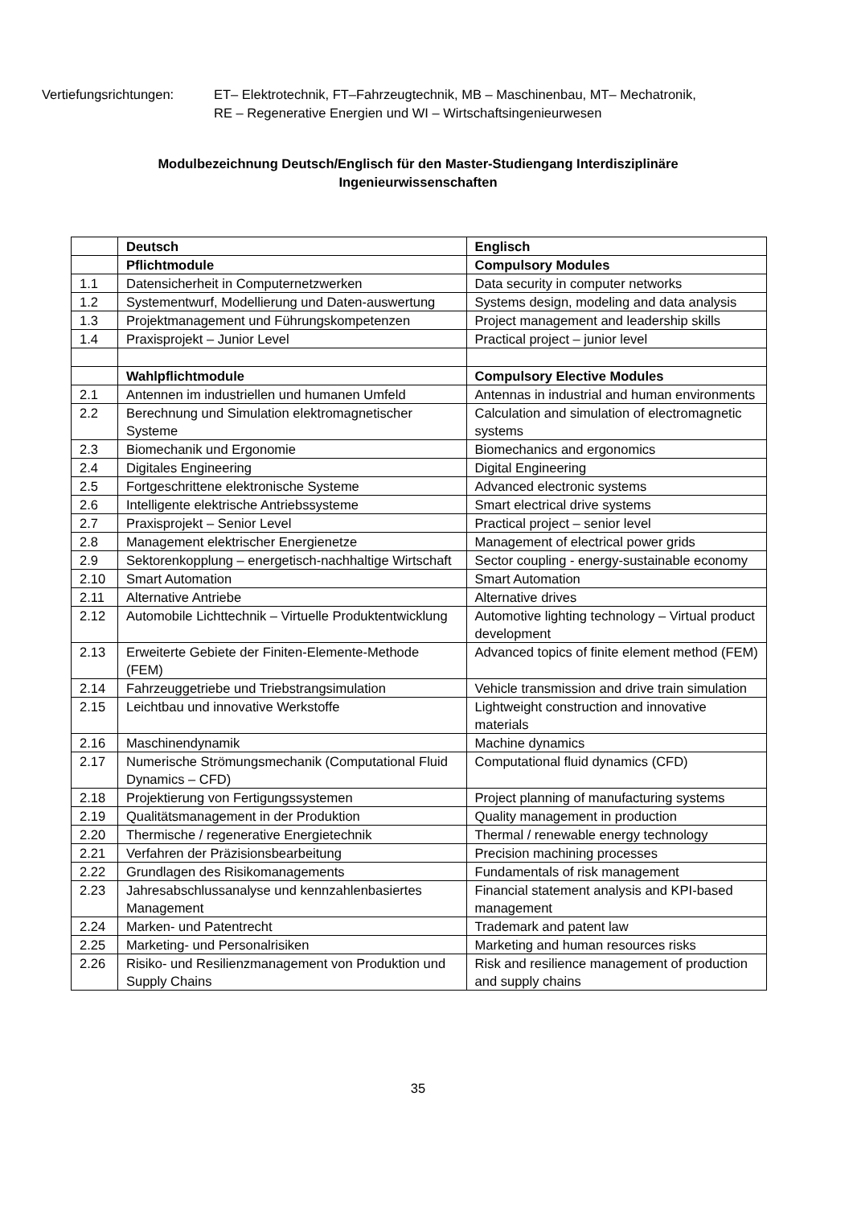Vertiefungsrichtungen:
ET– Elektrotechnik, FT–Fahrzeugtechnik, MB – Maschinenbau, MT– Mechatronik,
RE – Regenerative Energien und WI – Wirtschaftsingenieurwesen
Modulbezeichnung Deutsch/Englisch für den Master-Studiengang Interdisziplinäre
Ingenieurwissenschaften
| | Deutsch | Englisch |
| | Pflichtmodule | Compulsory Modules |
| 1.1 | Datensicherheit in Computernetzwerken | Data security in computer networks |
| 1.2 | Systementwurf, Modellierung und Daten-auswertung | Systems design, modeling and data analysis |
| 1.3 | Projektmanagement und Führungskompetenzen | Project management and leadership skills |
| 1.4 | Praxisprojekt – Junior Level | Practical project – junior level |
| | Wahlpflichtmodule | Compulsory Elective Modules |
| 2.1 | Antennen im industriellen und humanen Umfeld | Antennas in industrial and human environments |
| 2.2 | Berechnung und Simulation elektromagnetischer Systeme | Calculation and simulation of electromagnetic systems |
| 2.3 | Biomechanik und Ergonomie | Biomechanics and ergonomics |
| 2.4 | Digitales Engineering | Digital Engineering |
| 2.5 | Fortgeschrittene elektronische Systeme | Advanced electronic systems |
| 2.6 | Intelligente elektrische Antriebssysteme | Smart electrical drive systems |
| 2.7 | Praxisprojekt – Senior Level | Practical project – senior level |
| 2.8 | Management elektrischer Energienetze | Management of electrical power grids |
| 2.9 | Sektorenkopplung – energetisch-nachhaltige Wirtschaft | Sector coupling - energy-sustainable economy |
| 2.10 | Smart Automation | Smart Automation |
| 2.11 | Alternative Antriebe | Alternative drives |
| 2.12 | Automobile Lichttechnik – Virtuelle Produktentwicklung | Automotive lighting technology – Virtual product development |
| 2.13 | Erweiterte Gebiete der Finiten-Elemente-Methode (FEM) | Advanced topics of finite element method (FEM) |
| 2.14 | Fahrzeuggetriebe und Triebstrangsimulation | Vehicle transmission and drive train simulation |
| 2.15 | Leichtbau und innovative Werkstoffe | Lightweight construction and innovative materials |
| 2.16 | Maschinendynamik | Machine dynamics |
| 2.17 | Numerische Strömungsmechanik (Computational Fluid Dynamics – CFD) | Computational fluid dynamics (CFD) |
| 2.18 | Projektierung von Fertigungssystemen | Project planning of manufacturing systems |
| 2.19 | Qualitätsmanagement in der Produktion | Quality management in production |
| 2.20 | Thermische / regenerative Energietechnik | Thermal / renewable energy technology |
| 2.21 | Verfahren der Präzisionsbearbeitung | Precision machining processes |
| 2.22 | Grundlagen des Risikomanagements | Fundamentals of risk management |
| 2.23 | Jahresabschlussanalyse und kennzahlenbasiertes Management | Financial statement analysis and KPI-based management |
| 2.24 | Marken- und Patentrecht | Trademark and patent law |
| 2.25 | Marketing- und Personalrisiken | Marketing and human resources risks |
| 2.26 | Risiko- und Resilienzmanagement von Produktion und Supply Chains | Risk and resilience management of production and supply chains |
35